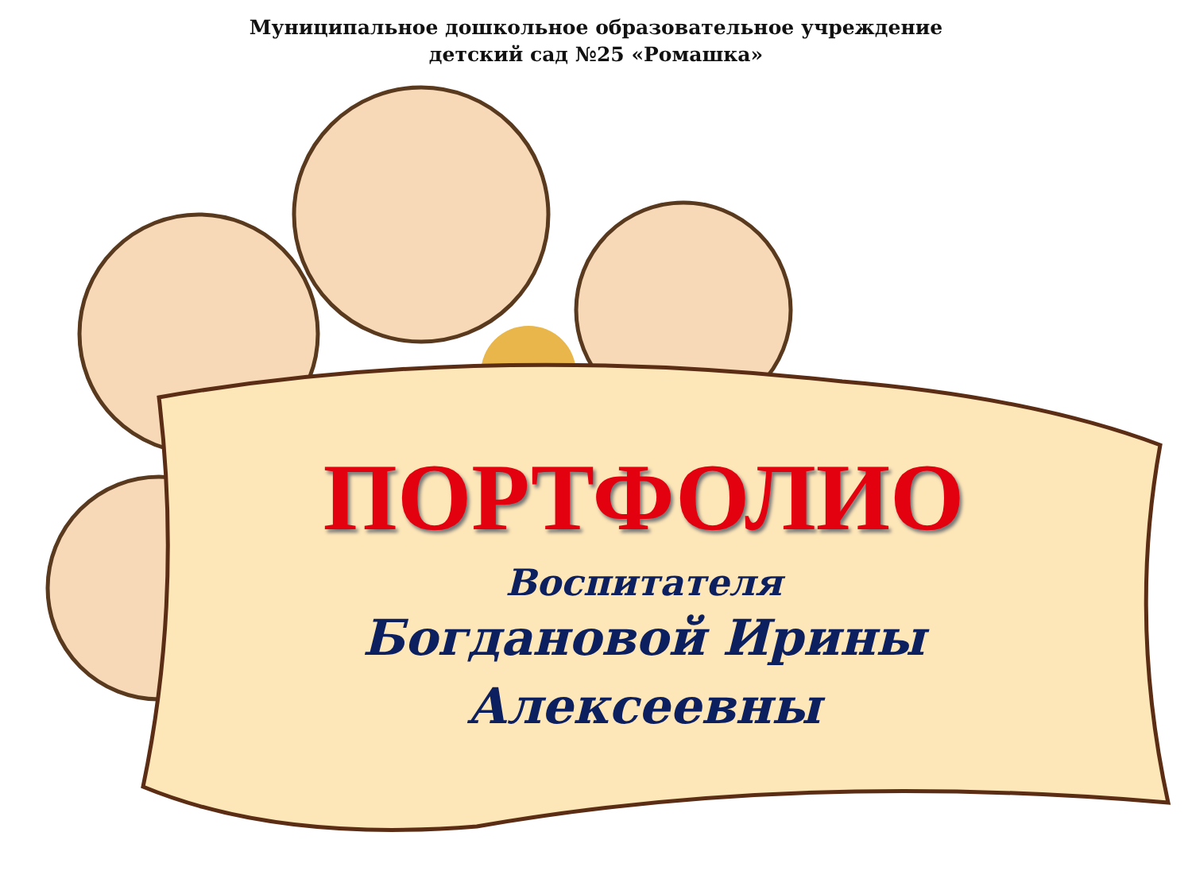Муниципальное дошкольное образовательное учреждение
детский сад №25 «Ромашка»
ПОРТФОЛИО
Воспитателя
Богдановой Ирины
Алексеевны